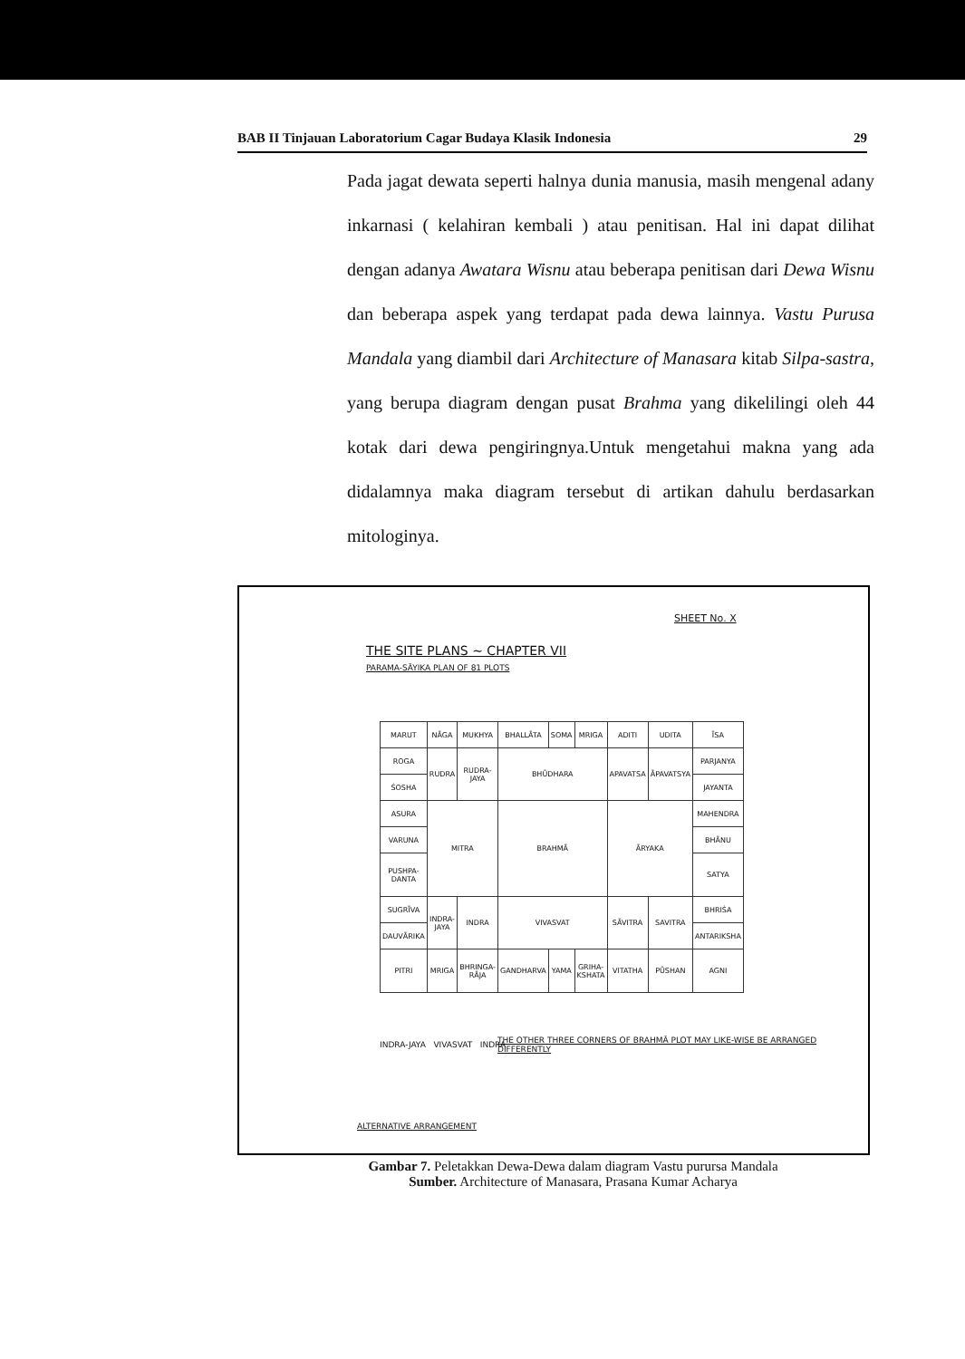BAB II Tinjauan Laboratorium Cagar Budaya Klasik Indonesia 29
Pada jagat dewata seperti halnya dunia manusia, masih mengenal adany inkarnasi ( kelahiran kembali ) atau penitisan. Hal ini dapat dilihat dengan adanya Awatara Wisnu atau beberapa penitisan dari Dewa Wisnu dan beberapa aspek yang terdapat pada dewa lainnya. Vastu Purusa Mandala yang diambil dari Architecture of Manasara kitab Silpa-sastra, yang berupa diagram dengan pusat Brahma yang dikelilingi oleh 44 kotak dari dewa pengiringnya.Untuk mengetahui makna yang ada didalamnya maka diagram tersebut di artikan dahulu berdasarkan mitologinya.
SHEET No. X
THE SITE PLANS ~ CHAPTER VII
PARAMA-SĀYIKA PLAN OF 81 PLOTS
| MARUT | NĀGA | MUKHYA | BHALLĀTA | SOMA | MRIGA | ADITI | UDITA | ĪSA |
| ROGA | RUDRA | RUDRA-JAYA | BHŪDHARA | | | APAVATSA | ĀPAVATSYA | PARJANYA |
| ŚOSHA | | | | | | | | JAYANTA |
| ASURA | MITRA | | BRAHMĀ | | | ĀRYAKA | | MAHENDRA |
| VARUNA | | | | | | | | BHĀNU |
| PUSHPA-DANTA | | | | | | | | SATYA |
| SUGRĪVA | INDRA-JAYA | INDRA | VIVASVAT | | | SĀVITRA | SAVITRA | BHRIŚA |
| DAUVĀRIKA | | | | | | | | ANTARIKSHA |
| PITRI | MRIGA | BHRINGA-RĀJA | GANDHARVA | YAMA | GRIHA-KSHATA | VITATHA | PŪSHAN | AGNI |
INDRA-JAYA VIVASVAT INDRA
THE OTHER THREE CORNERS OF BRAHMĀ PLOT MAY LIKE-WISE BE ARRANGED DIFFERENTLY
ALTERNATIVE ARRANGEMENT
Gambar 7. Peletakkan Dewa-Dewa dalam diagram Vastu purursa Mandala
Sumber. Architecture of Manasara, Prasana Kumar Acharya